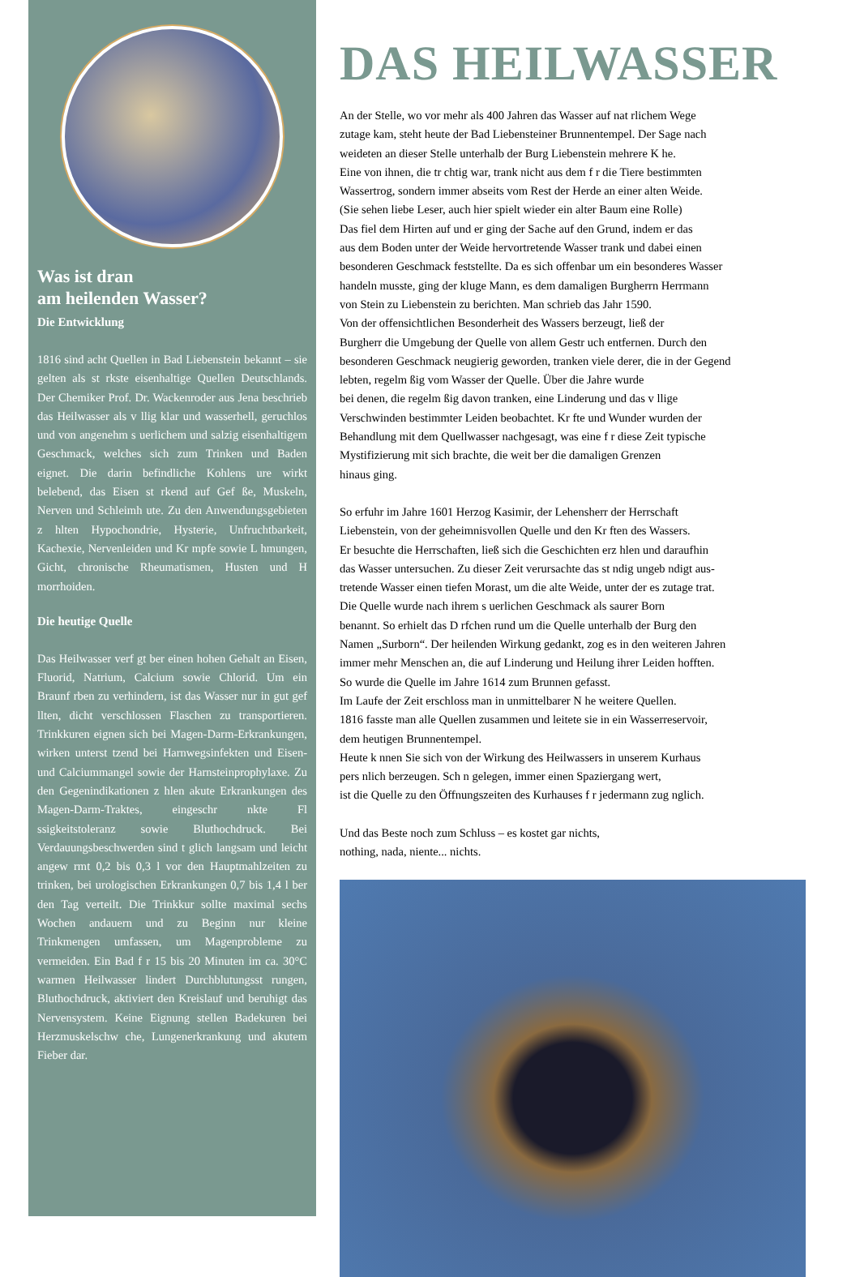Was ist dran
am heilenden Wasser?
Die Entwicklung
1816 sind acht Quellen in Bad Liebenstein bekannt – sie gelten als st rkste eisenhaltige Quellen Deutschlands. Der Chemiker Prof. Dr. Wackenroder aus Jena beschrieb das Heilwasser als v llig klar und wasserhell, geruchlos und von angenehm s uerlichem und salzig eisenhaltigem Geschmack, welches sich zum Trinken und Baden eignet. Die darin befindliche Kohlens ure wirkt belebend, das Eisen st rkend auf Gef ße, Muskeln, Nerven und Schleimh ute. Zu den Anwendungsgebieten z hlten Hypochondrie, Hysterie, Unfruchtbarkeit, Kachexie, Nervenleiden und Kr mpfe sowie L hmungen, Gicht, chronische Rheumatismen, Husten und H morrhoiden.
Die heutige Quelle
Das Heilwasser verf gt ber einen hohen Gehalt an Eisen, Fluorid, Natrium, Calcium sowie Chlorid. Um ein Braunf rben zu verhindern, ist das Wasser nur in gut gef llten, dicht verschlossen Flaschen zu transportieren. Trinkkuren eignen sich bei Magen-Darm-Erkrankungen, wirken unterst tzend bei Harnwegsinfekten und Eisen- und Calciummangel sowie der Harnsteinprophylaxe. Zu den Gegenindikationen z hlen akute Erkrankungen des Magen-Darm-Traktes, eingeschr nkte Fl ssigkeitstoleranz sowie Bluthochdruck. Bei Verdauungsbeschwerden sind t glich langsam und leicht angew rmt 0,2 bis 0,3 l vor den Hauptmahlzeiten zu trinken, bei urologischen Erkrankungen 0,7 bis 1,4 l ber den Tag verteilt. Die Trinkkur sollte maximal sechs Wochen andauern und zu Beginn nur kleine Trinkmengen umfassen, um Magenprobleme zu vermeiden. Ein Bad f r 15 bis 20 Minuten im ca. 30°C warmen Heilwasser lindert Durchblutungsst rungen, Bluthochdruck, aktiviert den Kreislauf und beruhigt das Nervensystem. Keine Eignung stellen Badekuren bei Herzmuskelschw che, Lungenerkrankung und akutem Fieber dar.
DAS HEILWASSER
An der Stelle, wo vor mehr als 400 Jahren das Wasser auf nat rlichem Wege
zutage kam, steht heute der Bad Liebensteiner Brunnentempel. Der Sage nach
weideten an dieser Stelle unterhalb der Burg Liebenstein mehrere K he.
Eine von ihnen, die tr chtig war, trank nicht aus dem f r die Tiere bestimmten
Wassertrog, sondern immer abseits vom Rest der Herde an einer alten Weide.
(Sie sehen liebe Leser, auch hier spielt wieder ein alter Baum eine Rolle)
Das fiel dem Hirten auf und er ging der Sache auf den Grund, indem er das
aus dem Boden unter der Weide hervortretende Wasser trank und dabei einen
besonderen Geschmack feststellte. Da es sich offenbar um ein besonderes Wasser
handeln musste, ging der kluge Mann, es dem damaligen Burgherrn Herrmann
von Stein zu Liebenstein zu berichten. Man schrieb das Jahr 1590.
Von der offensichtlichen Besonderheit des Wassers berzeugt, ließ der
Burgherr die Umgebung der Quelle von allem Gestr uch entfernen. Durch den
besonderen Geschmack neugierig geworden, tranken viele derer, die in der Gegend
lebten, regelm ßig vom Wasser der Quelle. Über die Jahre wurde
bei denen, die regelm ßig davon tranken, eine Linderung und das v llige
Verschwinden bestimmter Leiden beobachtet. Kr fte und Wunder wurden der
Behandlung mit dem Quellwasser nachgesagt, was eine f r diese Zeit typische
Mystifizierung mit sich brachte, die weit ber die damaligen Grenzen
hinaus ging.
So erfuhr im Jahre 1601 Herzog Kasimir, der Lehensherr der Herrschaft
Liebenstein, von der geheimnisvollen Quelle und den Kr ften des Wassers.
Er besuchte die Herrschaften, ließ sich die Geschichten erz hlen und daraufhin
das Wasser untersuchen. Zu dieser Zeit verursachte das st ndig ungeb ndigt aus-
tretende Wasser einen tiefen Morast, um die alte Weide, unter der es zutage trat.
Die Quelle wurde nach ihrem s uerlichen Geschmack als saurer Born
benannt. So erhielt das D rfchen rund um die Quelle unterhalb der Burg den
Namen „Surborn“. Der heilenden Wirkung gedankt, zog es in den weiteren Jahren
immer mehr Menschen an, die auf Linderung und Heilung ihrer Leiden hofften.
So wurde die Quelle im Jahre 1614 zum Brunnen gefasst.
Im Laufe der Zeit erschloss man in unmittelbarer N he weitere Quellen.
1816 fasste man alle Quellen zusammen und leitete sie in ein Wasserreservoir,
dem heutigen Brunnentempel.
Heute k nnen Sie sich von der Wirkung des Heilwassers in unserem Kurhaus
pers nlich berzeugen. Sch n gelegen, immer einen Spaziergang wert,
ist die Quelle zu den Öffnungszeiten des Kurhauses f r jedermann zug nglich.
Und das Beste noch zum Schluss – es kostet gar nichts,
nothing, nada, niente... nichts.